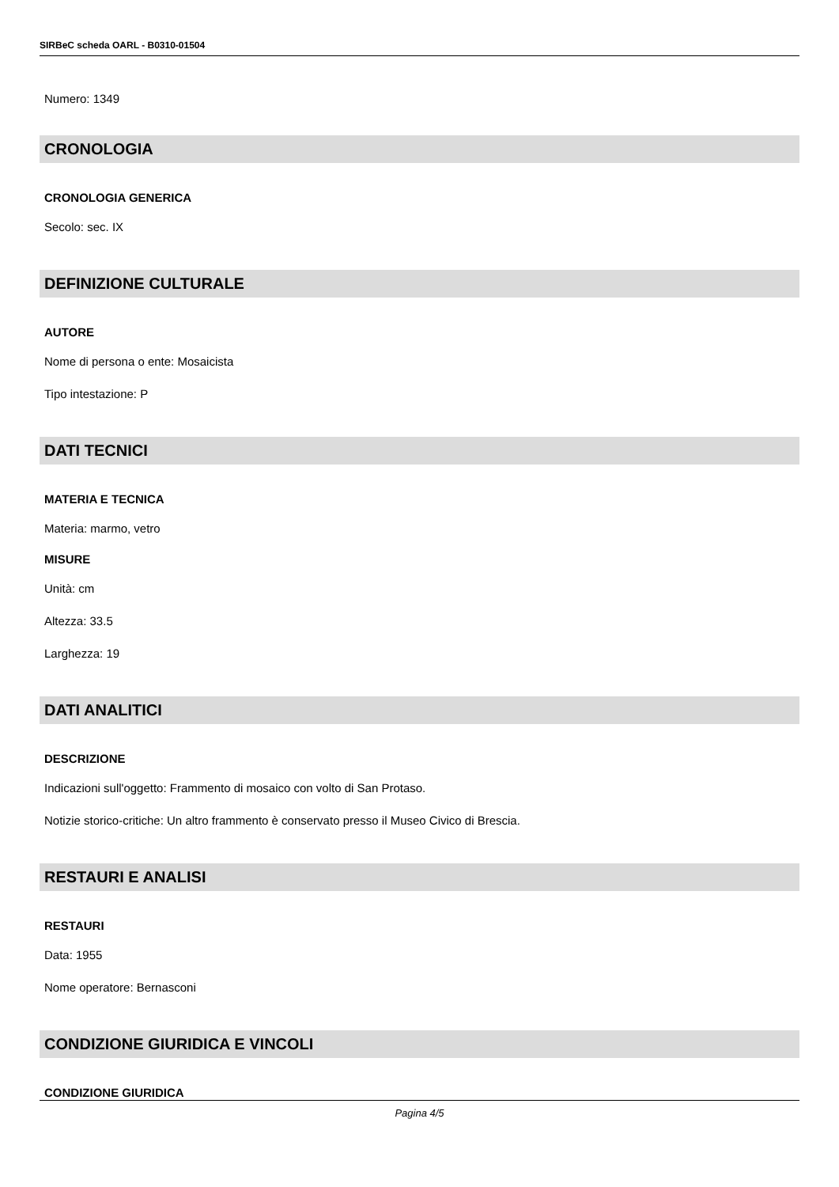SIRBeC scheda OARL - B0310-01504
Numero: 1349
CRONOLOGIA
CRONOLOGIA GENERICA
Secolo: sec. IX
DEFINIZIONE CULTURALE
AUTORE
Nome di persona o ente: Mosaicista
Tipo intestazione: P
DATI TECNICI
MATERIA E TECNICA
Materia: marmo, vetro
MISURE
Unità: cm
Altezza: 33.5
Larghezza: 19
DATI ANALITICI
DESCRIZIONE
Indicazioni sull'oggetto: Frammento di mosaico con volto di San Protaso.
Notizie storico-critiche: Un altro frammento è conservato presso il Museo Civico di Brescia.
RESTAURI E ANALISI
RESTAURI
Data: 1955
Nome operatore: Bernasconi
CONDIZIONE GIURIDICA E VINCOLI
CONDIZIONE GIURIDICA
Pagina 4/5